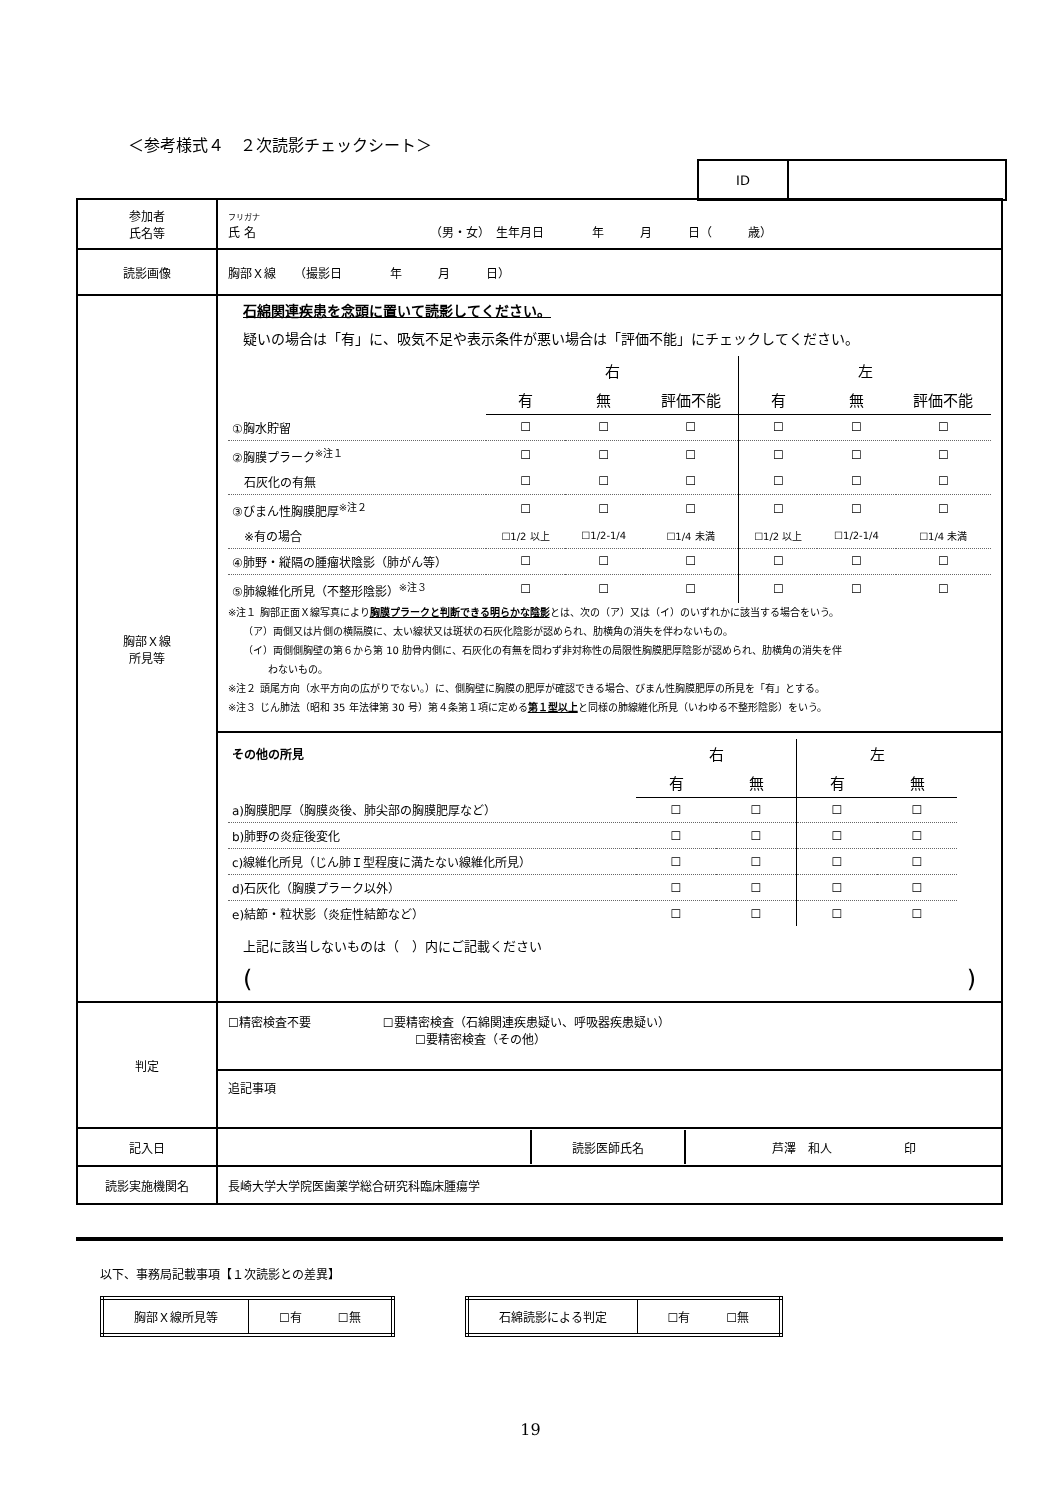＜参考様式４　２次読影チェックシート＞
| ID | |
| 参加者 氏名等 | フリガナ 氏 名 （男・女） 生年月日 年 月 日（ 歳） |
| 読影画像 | 胸部Ｘ線 （撮影日 年 月 日） |
| 胸部Ｘ線 所見等 | 石綿関連疾患を念頭に置いて読影してください。 疑いの場合は「有」に、吸気不足や表示条件が悪い場合は「評価不能」にチェックしてください。 / / 右 / / / 左 / / / / / 有 / 無 / 評価不能 / 有 / 無 / 評価不能 / / ①胸水貯留 / ☐ / ☐ / ☐ / ☐ / ☐ / ☐ / / ②胸膜プラーク<sup>※注１</sup> / ☐ / ☐ / ☐ / ☐ / ☐ / ☐ / / 石灰化の有無 / ☐ / ☐ / ☐ / ☐ / ☐ / ☐ / / ③びまん性胸膜肥厚<sup>※注２</sup> / ☐ / ☐ / ☐ / ☐ / ☐ / ☐ / / ※有の場合 / ☐1/2 以上 / ☐1/2-1/4 / ☐1/4 未満 / ☐1/2 以上 / ☐1/2-1/4 / ☐1/4 未満 / / ④肺野・縦隔の腫瘤状陰影（肺がん等） / ☐ / ☐ / ☐ / ☐ / ☐ / ☐ / / ⑤肺線維化所見（不整形陰影）<sup>※注３</sup> / ☐ / ☐ / ☐ / ☐ / ☐ / ☐ / ※注１ 胸部正面Ｘ線写真により 胸膜プラークと判断できる明らかな陰影 とは、次の（ア）又は（イ）のいずれかに該当する場合をいう。 （ア）両側又は片側の横隔膜に、太い線状又は斑状の石灰化陰影が認められ、肋横角の消失を伴わないもの。 （イ）両側側胸壁の第６から第 10 肋骨内側に、石灰化の有無を問わず非対称性の局限性胸膜肥厚陰影が認められ、肋横角の消失を伴 わないもの。 ※注２ 頭尾方向（水平方向の広がりでない。）に、側胸壁に胸膜の肥厚が確認できる場合、びまん性胸膜肥厚の所見を「有」とする。 ※注３ じん肺法（昭和 35 年法律第 30 号）第４条第１項に定める 第１型以上 と同様の肺線維化所見（いわゆる不整形陰影）をいう。 / その他の所見 / 右 / / 左 / / / / 有 / 無 / 有 / 無 / / a)胸膜肥厚（胸膜炎後、肺尖部の胸膜肥厚など） / ☐ / ☐ / ☐ / ☐ / / b)肺野の炎症後変化 / ☐ / ☐ / ☐ / ☐ / / c)線維化所見（じん肺Ｉ型程度に満たない線維化所見） / ☐ / ☐ / ☐ / ☐ / / d)石灰化（胸膜プラーク以外） / ☐ / ☐ / ☐ / ☐ / / e)結節・粒状影（炎症性結節など） / ☐ / ☐ / ☐ / ☐ / 上記に該当しないものは（ ）内にご記載ください ( ) |
| 判定 | ☐精密検査不要 ☐要精密検査（石綿関連疾患疑い、呼吸器疾患疑い） ☐要精密検査（その他） 追記事項 |
| 記入日 | / / 読影医師氏名 / 芦澤 和人 印 / |
| 読影実施機関名 | 長崎大学大学院医歯薬学総合研究科臨床腫瘍学 |
以下、事務局記載事項【１次読影との差異】
| 胸部Ｘ線所見等 | ☐有 ☐無 |
| 石綿読影による判定 | ☐有 ☐無 |
19